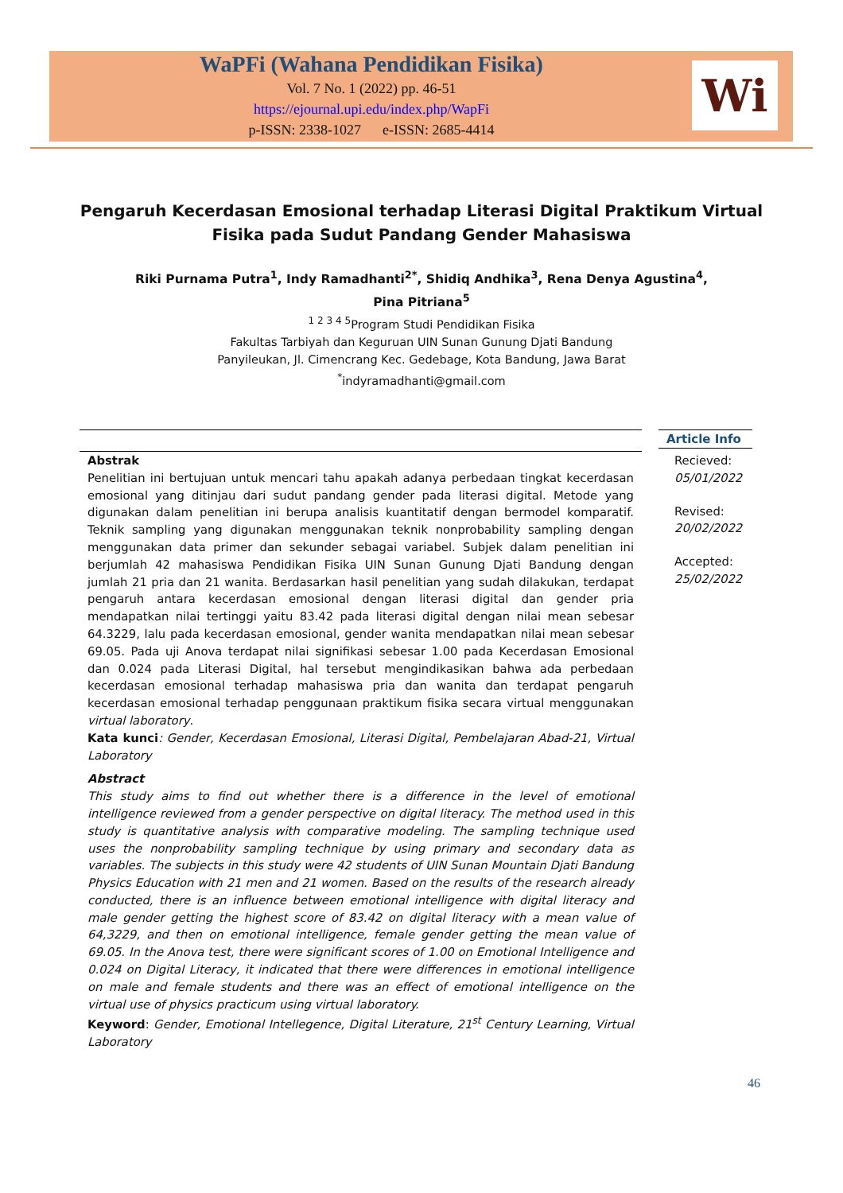WaPFi (Wahana Pendidikan Fisika)
Vol. 7 No. 1 (2022) pp. 46-51
https://ejournal.upi.edu/index.php/WapFi
p-ISSN: 2338-1027 e-ISSN: 2685-4414
Wi
Pengaruh Kecerdasan Emosional terhadap Literasi Digital Praktikum Virtual Fisika pada Sudut Pandang Gender Mahasiswa
Riki Purnama Putra<sup>1</sup>, Indy Ramadhanti<sup>2*</sup>, Shidiq Andhika<sup>3</sup>, Rena Denya Agustina<sup>4</sup>,
Pina Pitriana<sup>5</sup>
<sup>1 2 3 4 5</sup>Program Studi Pendidikan Fisika
Fakultas Tarbiyah dan Keguruan UIN Sunan Gunung Djati Bandung
Panyileukan, Jl. Cimencrang Kec. Gedebage, Kota Bandung, Jawa Barat
<sup>*</sup> indyramadhanti@gmail.com
Abstrak
Penelitian ini bertujuan untuk mencari tahu apakah adanya perbedaan tingkat kecerdasan emosional yang ditinjau dari sudut pandang gender pada literasi digital. Metode yang digunakan dalam penelitian ini berupa analisis kuantitatif dengan bermodel komparatif. Teknik sampling yang digunakan menggunakan teknik nonprobability sampling dengan menggunakan data primer dan sekunder sebagai variabel. Subjek dalam penelitian ini berjumlah 42 mahasiswa Pendidikan Fisika UIN Sunan Gunung Djati Bandung dengan jumlah 21 pria dan 21 wanita. Berdasarkan hasil penelitian yang sudah dilakukan, terdapat pengaruh antara kecerdasan emosional dengan literasi digital dan gender pria mendapatkan nilai tertinggi yaitu 83.42 pada literasi digital dengan nilai mean sebesar 64.3229, lalu pada kecerdasan emosional, gender wanita mendapatkan nilai mean sebesar 69.05. Pada uji Anova terdapat nilai signifikasi sebesar 1.00 pada Kecerdasan Emosional dan 0.024 pada Literasi Digital, hal tersebut mengindikasikan bahwa ada perbedaan kecerdasan emosional terhadap mahasiswa pria dan wanita dan terdapat pengaruh kecerdasan emosional terhadap penggunaan praktikum fisika secara virtual menggunakan virtual laboratory.
Kata kunci: Gender, Kecerdasan Emosional, Literasi Digital, Pembelajaran Abad-21, Virtual Laboratory
Abstract
This study aims to find out whether there is a difference in the level of emotional intelligence reviewed from a gender perspective on digital literacy. The method used in this study is quantitative analysis with comparative modeling. The sampling technique used uses the nonprobability sampling technique by using primary and secondary data as variables. The subjects in this study were 42 students of UIN Sunan Mountain Djati Bandung Physics Education with 21 men and 21 women. Based on the results of the research already conducted, there is an influence between emotional intelligence with digital literacy and male gender getting the highest score of 83.42 on digital literacy with a mean value of 64,3229, and then on emotional intelligence, female gender getting the mean value of 69.05. In the Anova test, there were significant scores of 1.00 on Emotional Intelligence and 0.024 on Digital Literacy, it indicated that there were differences in emotional intelligence on male and female students and there was an effect of emotional intelligence on the virtual use of physics practicum using virtual laboratory.
Keyword: Gender, Emotional Intellegence, Digital Literature, 21<sup>st</sup> Century Learning, Virtual Laboratory
Article Info
Recieved:
05/01/2022
Revised:
20/02/2022
Accepted:
25/02/2022
46